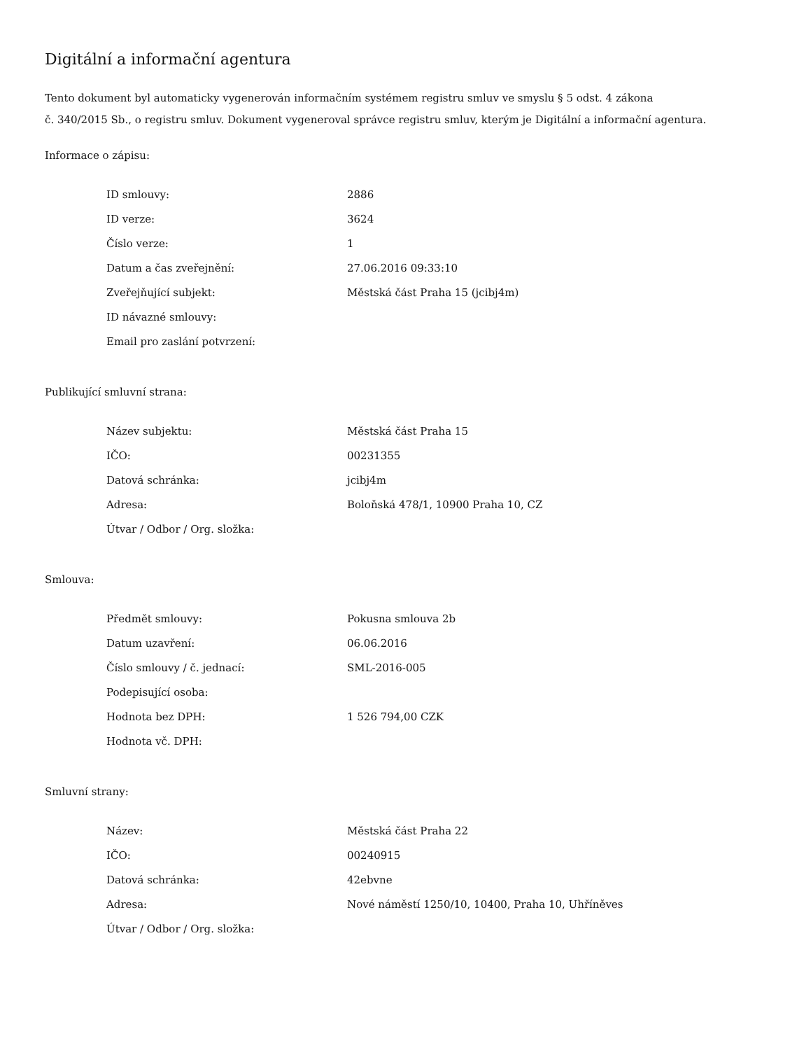Digitální a informační agentura
Tento dokument byl automaticky vygenerován informačním systémem registru smluv ve smyslu § 5 odst. 4 zákona
č. 340/2015 Sb., o registru smluv. Dokument vygeneroval správce registru smluv, kterým je Digitální a informační agentura.
Informace o zápisu:
| ID smlouvy: | 2886 |
| ID verze: | 3624 |
| Číslo verze: | 1 |
| Datum a čas zveřejnění: | 27.06.2016 09:33:10 |
| Zveřejňující subjekt: | Městská část Praha 15 (jcibj4m) |
| ID návazné smlouvy: | |
| Email pro zaslání potvrzení: | |
Publikující smluvní strana:
| Název subjektu: | Městská část Praha 15 |
| IČO: | 00231355 |
| Datová schránka: | jcibj4m |
| Adresa: | Boloňská 478/1, 10900 Praha 10, CZ |
| Útvar / Odbor / Org. složka: | |
Smlouva:
| Předmět smlouvy: | Pokusna smlouva 2b |
| Datum uzavření: | 06.06.2016 |
| Číslo smlouvy / č. jednací: | SML-2016-005 |
| Podepisující osoba: | |
| Hodnota bez DPH: | 1 526 794,00 CZK |
| Hodnota vč. DPH: | |
Smluvní strany:
| Název: | Městská část Praha 22 |
| IČO: | 00240915 |
| Datová schránka: | 42ebvne |
| Adresa: | Nové náměstí 1250/10, 10400, Praha 10, Uhříněves |
| Útvar / Odbor / Org. složka: | |